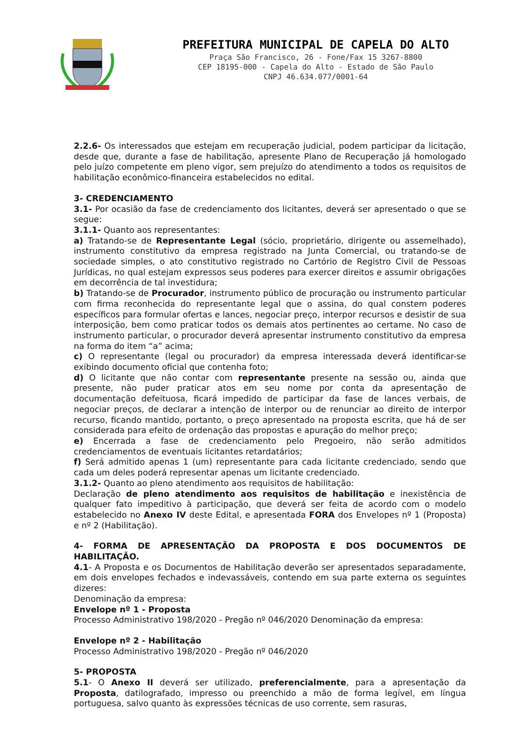PREFEITURA MUNICIPAL DE CAPELA DO ALTO
Praça São Francisco, 26 - Fone/Fax 15 3267-8800
CEP 18195-000 - Capela do Alto - Estado de São Paulo
CNPJ 46.634.077/0001-64
2.2.6- Os interessados que estejam em recuperação judicial, podem participar da licitação, desde que, durante a fase de habilitação, apresente Plano de Recuperação já homologado pelo juízo competente em pleno vigor, sem prejuízo do atendimento a todos os requisitos de habilitação econômico-financeira estabelecidos no edital.
3- CREDENCIAMENTO
3.1- Por ocasião da fase de credenciamento dos licitantes, deverá ser apresentado o que se segue:
3.1.1- Quanto aos representantes:
a) Tratando-se de Representante Legal (sócio, proprietário, dirigente ou assemelhado), instrumento constitutivo da empresa registrado na Junta Comercial, ou tratando-se de sociedade simples, o ato constitutivo registrado no Cartório de Registro Civil de Pessoas Jurídicas, no qual estejam expressos seus poderes para exercer direitos e assumir obrigações em decorrência de tal investidura;
b) Tratando-se de Procurador, instrumento público de procuração ou instrumento particular com firma reconhecida do representante legal que o assina, do qual constem poderes específicos para formular ofertas e lances, negociar preço, interpor recursos e desistir de sua interposição, bem como praticar todos os demais atos pertinentes ao certame. No caso de instrumento particular, o procurador deverá apresentar instrumento constitutivo da empresa na forma do item “a” acima;
c) O representante (legal ou procurador) da empresa interessada deverá identificar-se exibindo documento oficial que contenha foto;
d) O licitante que não contar com representante presente na sessão ou, ainda que presente, não puder praticar atos em seu nome por conta da apresentação de documentação defeituosa, ficará impedido de participar da fase de lances verbais, de negociar preços, de declarar a intenção de interpor ou de renunciar ao direito de interpor recurso, ficando mantido, portanto, o preço apresentado na proposta escrita, que há de ser considerada para efeito de ordenação das propostas e apuração do melhor preço;
e) Encerrada a fase de credenciamento pelo Pregoeiro, não serão admitidos credenciamentos de eventuais licitantes retardatários;
f) Será admitido apenas 1 (um) representante para cada licitante credenciado, sendo que cada um deles poderá representar apenas um licitante credenciado.
3.1.2- Quanto ao pleno atendimento aos requisitos de habilitação:
Declaração de pleno atendimento aos requisitos de habilitação e inexistência de qualquer fato impeditivo à participação, que deverá ser feita de acordo com o modelo estabelecido no Anexo IV deste Edital, e apresentada FORA dos Envelopes nº 1 (Proposta) e nº 2 (Habilitação).
4- FORMA DE APRESENTAÇÃO DA PROPOSTA E DOS DOCUMENTOS DE HABILITAÇÃO.
4.1- A Proposta e os Documentos de Habilitação deverão ser apresentados separadamente, em dois envelopes fechados e indevassáveis, contendo em sua parte externa os seguintes dizeres:
Denominação da empresa:
Envelope nº 1 - Proposta
Processo Administrativo 198/2020 - Pregão nº 046/2020 Denominação da empresa:
Envelope nº 2 - Habilitação
Processo Administrativo 198/2020 - Pregão nº 046/2020
5- PROPOSTA
5.1- O Anexo II deverá ser utilizado, preferencialmente, para a apresentação da Proposta, datilografado, impresso ou preenchido a mão de forma legível, em língua portuguesa, salvo quanto às expressões técnicas de uso corrente, sem rasuras,